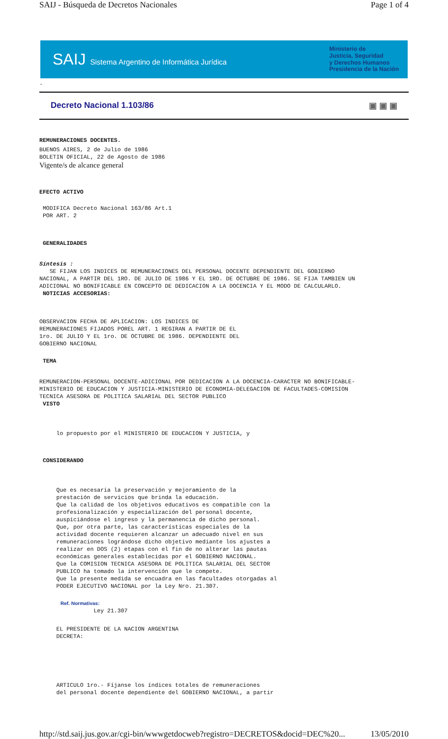SAIJ - Búsqueda de Decretos Nacionales Page 1 of 4
SAIJ Sistema Argentino de Informática Jurídica
Ministerio de
Justicia, Seguridad
y Derechos Humanos
Presidencia de la Nación
.
Decreto Nacional 1.103/86 ▣ ▣ ▣
REMUNERACIONES DOCENTES.
BUENOS AIRES, 2 de Julio de 1986 BOLETIN OFICIAL, 22 de Agosto de 1986
Vigente/s de alcance general
EFECTO ACTIVO
MODIFICA Decreto Nacional 163/86 Art.1 POR ART. 2
GENERALIDADES
Síntesis : SE FIJAN LOS INDICES DE REMUNERACIONES DEL PERSONAL DOCENTE DEPENDIENTE DEL GOBIERNO NACIONAL, A PARTIR DEL 1RO. DE JULIO DE 1986 Y EL 1RO. DE OCTUBRE DE 1986. SE FIJA TAMBIEN UN ADICIONAL NO BONIFICABLE EN CONCEPTO DE DEDICACION A LA DOCENCIA Y EL MODO DE CALCULARLO. NOTICIAS ACCESORIAS:
OBSERVACION FECHA DE APLICACION: LOS INDICES DE REMUNERACIONES FIJADOS POREL ART. 1 REGIRAN A PARTIR DE EL 1ro. DE JULIO Y EL 1ro. DE OCTUBRE DE 1986. DEPENDIENTE DEL GOBIERNO NACIONAL
TEMA
REMUNERACION-PERSONAL DOCENTE-ADICIONAL POR DEDICACION A LA DOCENCIA-CARACTER NO BONIFICABLE- MINISTERIO DE EDUCACION Y JUSTICIA-MINISTERIO DE ECONOMIA-DELEGACION DE FACULTADES-COMISION TECNICA ASESORA DE POLITICA SALARIAL DEL SECTOR PUBLICO VISTO
lo propuesto por el MINISTERIO DE EDUCACION Y JUSTICIA, y
CONSIDERANDO
Que es necesaria la preservación y mejoramiento de la prestación de servicios que brinda la educación. Que la calidad de los objetivos educativos es compatible con la profesionalización y especialización del personal docente, auspiciándose el ingreso y la permanencia de dicho personal. Que, por otra parte, las características especiales de la actividad docente requieren alcanzar un adecuado nivel en sus remuneraciones lográndose dicho objetivo mediante los ajustes a realizar en DOS (2) etapas con el fin de no alterar las pautas económicas generales establecidas por el GOBIERNO NACIONAL. Que la COMISION TECNICA ASESORA DE POLITICA SALARIAL DEL SECTOR PUBLICO ha tomado la intervención que le compete. Que la presente medida se encuadra en las facultades otorgadas al PODER EJECUTIVO NACIONAL por la Ley Nro. 21.307.
Ref. Normativas:
Ley 21.307
EL PRESIDENTE DE LA NACION ARGENTINA DECRETA:
ARTICULO 1ro.- Fíjanse los índices totales de remuneraciones del personal docente dependiente del GOBIERNO NACIONAL, a partir
http://std.saij.jus.gov.ar/cgi-bin/wwwgetdocweb?registro=DECRETOS&docid=DEC%20... 13/05/2010